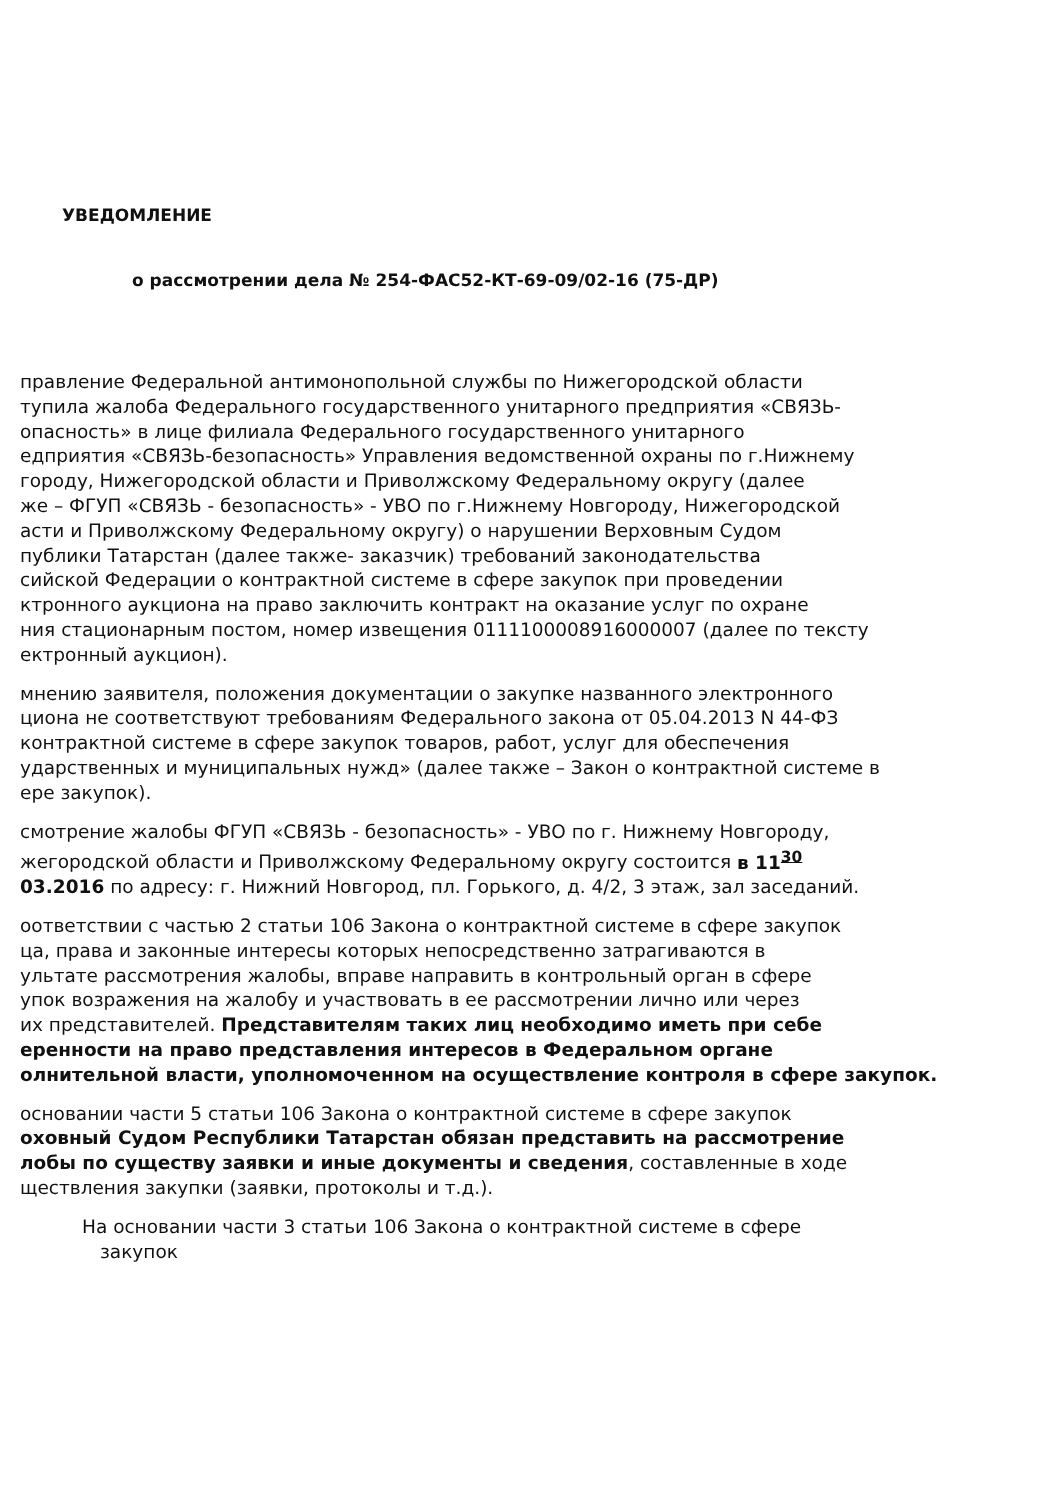УВЕДОМЛЕНИЕ
о рассмотрении дела № 254-ФАС52-КТ-69-09/02-16 (75-ДР)
правление Федеральной антимонопольной службы по Нижегородской области
тупила жалоба Федерального государственного унитарного предприятия «СВЯЗЬ-
опасность» в лице филиала Федерального государственного унитарного
едприятия «СВЯЗЬ-безопасность» Управления ведомственной охраны по г.Нижнему
городу, Нижегородской области и Приволжскому Федеральному округу (далее
же – ФГУП «СВЯЗЬ - безопасность» - УВО по г.Нижнему Новгороду, Нижегородской
асти и Приволжскому Федеральному округу) о нарушении Верховным Судом
публики Татарстан (далее также- заказчик) требований законодательства
сийской Федерации о контрактной системе в сфере закупок при проведении
ктронного аукциона на право заключить контракт на оказание услуг по охране
ния стационарным постом, номер извещения 0111100008916000007 (далее по тексту
ектронный аукцион).
мнению заявителя, положения документации о закупке названного электронного
циона не соответствуют требованиям Федерального закона от 05.04.2013 N 44-ФЗ
контрактной системе в сфере закупок товаров, работ, услуг для обеспечения
ударственных и муниципальных нужд» (далее также – Закон о контрактной системе в
ере закупок).
смотрение жалобы ФГУП «СВЯЗЬ - безопасность» - УВО по г. Нижнему Новгороду,
жегородской области и Приволжскому Федеральному округу состоится в 11<sup>30</sup>
03.2016 по адресу: г. Нижний Новгород, пл. Горького, д. 4/2, 3 этаж, зал заседаний.
оответствии с частью 2 статьи 106 Закона о контрактной системе в сфере закупок
ца, права и законные интересы которых непосредственно затрагиваются в
ультате рассмотрения жалобы, вправе направить в контрольный орган в сфере
упок возражения на жалобу и участвовать в ее рассмотрении лично или через
их представителей. Представителям таких лиц необходимо иметь при себе
еренности на право представления интересов в Федеральном органе
олнительной власти, уполномоченном на осуществление контроля в сфере закупок.
основании части 5 статьи 106 Закона о контрактной системе в сфере закупок
оховный Судом Республики Татарстан обязан представить на рассмотрение
лобы по существу заявки и иные документы и сведения, составленные в ходе
ществления закупки (заявки, протоколы и т.д.).
На основании части 3 статьи 106 Закона о контрактной системе в сфере
закупок